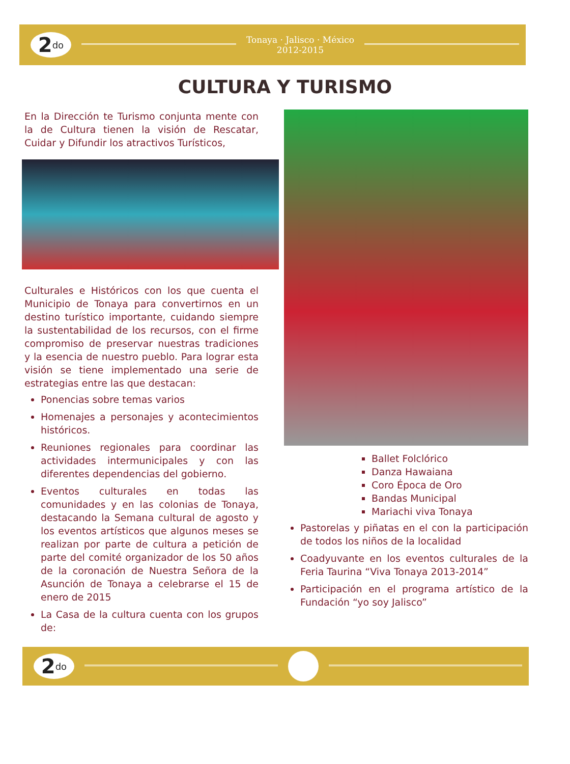2<sup>do</sup>
Tonaya · Jalisco · México
2012-2015
CULTURA Y TURISMO
En la Dirección te Turismo conjunta mente con la de Cultura tienen la visión de Rescatar, Cuidar y Difundir los atractivos Turísticos,
Culturales e Históricos con los que cuenta el Municipio de Tonaya para convertirnos en un destino turístico importante, cuidando siempre la sustentabilidad de los recursos, con el firme compromiso de preservar nuestras tradiciones y la esencia de nuestro pueblo. Para lograr esta visión se tiene implementado una serie de estrategias entre las que destacan:
Ponencias sobre temas varios
Homenajes a personajes y acontecimientos históricos.
Reuniones regionales para coordinar las actividades intermunicipales y con las diferentes dependencias del gobierno.
Eventos culturales en todas las comunidades y en las colonias de Tonaya, destacando la Semana cultural de agosto y los eventos artísticos que algunos meses se realizan por parte de cultura a petición de parte del comité organizador de los 50 años de la coronación de Nuestra Señora de la Asunción de Tonaya a celebrarse el 15 de enero de 2015
La Casa de la cultura cuenta con los grupos de:
Ballet Folclórico
Danza Hawaiana
Coro Época de Oro
Bandas Municipal
Mariachi viva Tonaya
Pastorelas y piñatas en el con la participación de todos los niños de la localidad
Coadyuvante en los eventos culturales de la Feria Taurina “Viva Tonaya 2013-2014”
Participación en el programa artístico de la Fundación “yo soy Jalisco”
2<sup>do</sup>